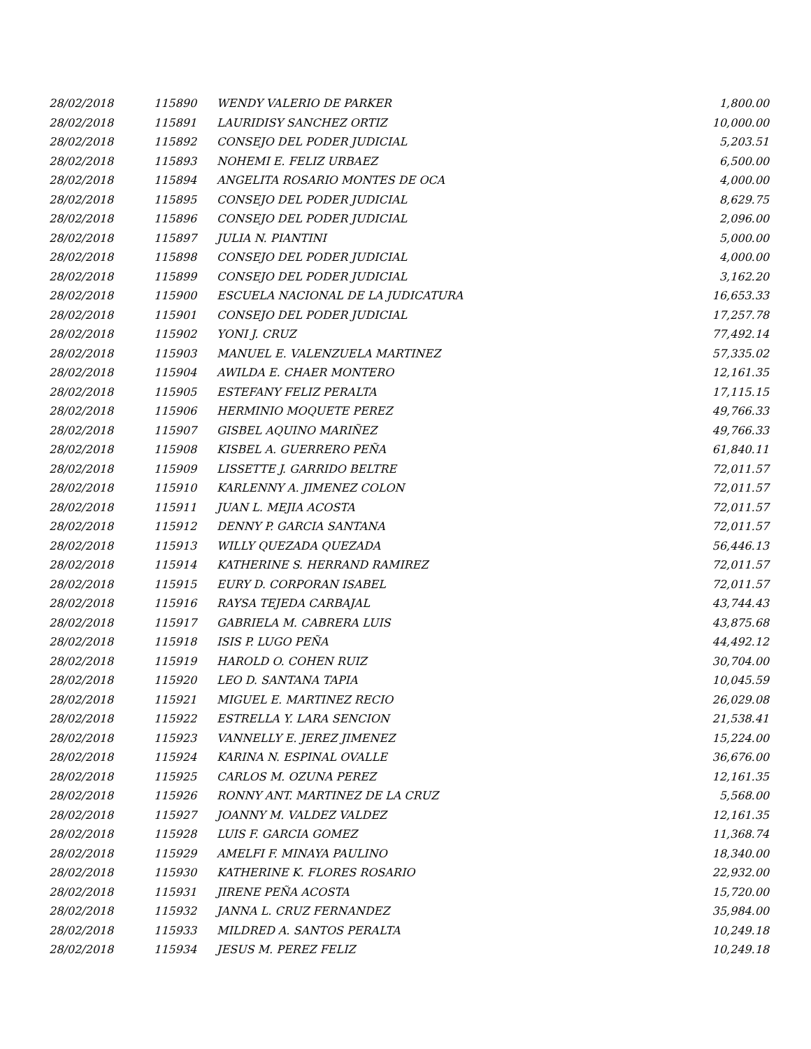| 28/02/2018 | 115890 | WENDY VALERIO DE PARKER | 1,800.00 |
| 28/02/2018 | 115891 | LAURIDISY SANCHEZ ORTIZ | 10,000.00 |
| 28/02/2018 | 115892 | CONSEJO DEL PODER JUDICIAL | 5,203.51 |
| 28/02/2018 | 115893 | NOHEMI E. FELIZ URBAEZ | 6,500.00 |
| 28/02/2018 | 115894 | ANGELITA ROSARIO MONTES DE OCA | 4,000.00 |
| 28/02/2018 | 115895 | CONSEJO DEL PODER JUDICIAL | 8,629.75 |
| 28/02/2018 | 115896 | CONSEJO DEL PODER JUDICIAL | 2,096.00 |
| 28/02/2018 | 115897 | JULIA N. PIANTINI | 5,000.00 |
| 28/02/2018 | 115898 | CONSEJO DEL PODER JUDICIAL | 4,000.00 |
| 28/02/2018 | 115899 | CONSEJO DEL PODER JUDICIAL | 3,162.20 |
| 28/02/2018 | 115900 | ESCUELA NACIONAL DE LA JUDICATURA | 16,653.33 |
| 28/02/2018 | 115901 | CONSEJO DEL PODER JUDICIAL | 17,257.78 |
| 28/02/2018 | 115902 | YONI J. CRUZ | 77,492.14 |
| 28/02/2018 | 115903 | MANUEL E. VALENZUELA MARTINEZ | 57,335.02 |
| 28/02/2018 | 115904 | AWILDA E. CHAER MONTERO | 12,161.35 |
| 28/02/2018 | 115905 | ESTEFANY FELIZ PERALTA | 17,115.15 |
| 28/02/2018 | 115906 | HERMINIO MOQUETE PEREZ | 49,766.33 |
| 28/02/2018 | 115907 | GISBEL AQUINO MARIÑEZ | 49,766.33 |
| 28/02/2018 | 115908 | KISBEL A. GUERRERO PEÑA | 61,840.11 |
| 28/02/2018 | 115909 | LISSETTE J. GARRIDO BELTRE | 72,011.57 |
| 28/02/2018 | 115910 | KARLENNY A. JIMENEZ COLON | 72,011.57 |
| 28/02/2018 | 115911 | JUAN L. MEJIA ACOSTA | 72,011.57 |
| 28/02/2018 | 115912 | DENNY P. GARCIA SANTANA | 72,011.57 |
| 28/02/2018 | 115913 | WILLY QUEZADA QUEZADA | 56,446.13 |
| 28/02/2018 | 115914 | KATHERINE S. HERRAND RAMIREZ | 72,011.57 |
| 28/02/2018 | 115915 | EURY D. CORPORAN ISABEL | 72,011.57 |
| 28/02/2018 | 115916 | RAYSA TEJEDA CARBAJAL | 43,744.43 |
| 28/02/2018 | 115917 | GABRIELA M. CABRERA LUIS | 43,875.68 |
| 28/02/2018 | 115918 | ISIS P. LUGO PEÑA | 44,492.12 |
| 28/02/2018 | 115919 | HAROLD O. COHEN RUIZ | 30,704.00 |
| 28/02/2018 | 115920 | LEO D. SANTANA TAPIA | 10,045.59 |
| 28/02/2018 | 115921 | MIGUEL E. MARTINEZ RECIO | 26,029.08 |
| 28/02/2018 | 115922 | ESTRELLA Y. LARA SENCION | 21,538.41 |
| 28/02/2018 | 115923 | VANNELLY E. JEREZ JIMENEZ | 15,224.00 |
| 28/02/2018 | 115924 | KARINA N. ESPINAL OVALLE | 36,676.00 |
| 28/02/2018 | 115925 | CARLOS M. OZUNA PEREZ | 12,161.35 |
| 28/02/2018 | 115926 | RONNY ANT. MARTINEZ DE LA CRUZ | 5,568.00 |
| 28/02/2018 | 115927 | JOANNY M. VALDEZ VALDEZ | 12,161.35 |
| 28/02/2018 | 115928 | LUIS F. GARCIA GOMEZ | 11,368.74 |
| 28/02/2018 | 115929 | AMELFI F. MINAYA PAULINO | 18,340.00 |
| 28/02/2018 | 115930 | KATHERINE K. FLORES ROSARIO | 22,932.00 |
| 28/02/2018 | 115931 | JIRENE PEÑA ACOSTA | 15,720.00 |
| 28/02/2018 | 115932 | JANNA L. CRUZ FERNANDEZ | 35,984.00 |
| 28/02/2018 | 115933 | MILDRED A. SANTOS PERALTA | 10,249.18 |
| 28/02/2018 | 115934 | JESUS M. PEREZ FELIZ | 10,249.18 |